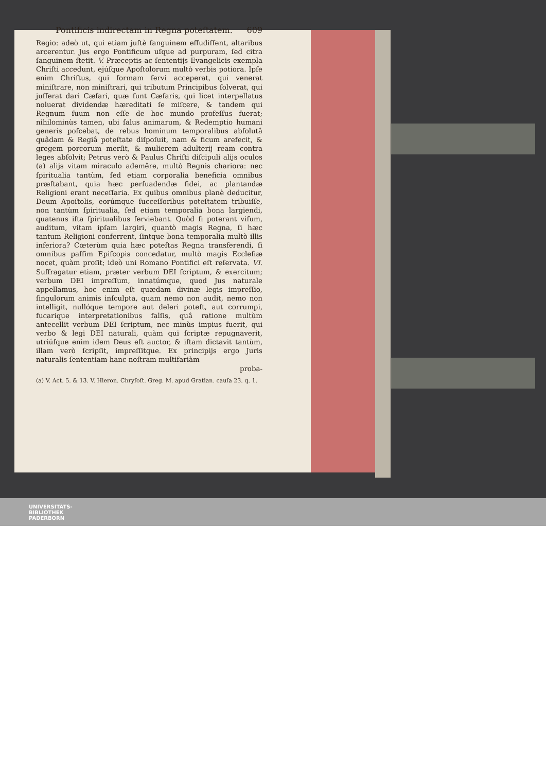Pontificis indirectam in Regna poteſtatem. 609
Regio: adeò ut, qui etiam juſtè ſanguinem effudiſſent, altaribus arcerentur. Jus ergo Pontificum uſque ad purpuram, ſed citra ſanguinem ſtetit. V. Præceptis ac ſententijs Evangelicis exempla Chriſti accedunt, ejúſque Apoſtolorum multò verbis potiora. Ipſe enim Chriſtus, qui formam ſervi acceperat, qui venerat miniſtrare, non miniſtrari, qui tributum Principibus ſolverat, qui juſſerat dari Cæſari, quæ ſunt Cæſaris, qui licet interpellatus noluerat dividendæ hæreditati ſe miſcere, & tandem qui Regnum ſuum non eſſe de hoc mundo profeſſus fuerat; nihilominùs tamen, ubi ſalus animarum, & Redemptio humani generis poſcebat, de rebus hominum temporalibus abſolutâ quâdam & Regiâ poteſtate diſpoſuit, nam & ficum arefecit, & gregem porcorum merſit, & mulierem adulterij ream contra leges abſolvit; Petrus verò & Paulus Chriſti diſcipuli alijs oculos (a) alijs vitam miraculo ademêre, multò Regnis chariora: nec ſpiritualia tantùm, ſed etiam corporalia beneficia omnibus præſtabant, quia hæc perſuadendæ fidei, ac plantandæ Religioni erant neceſſaria. Ex quibus omnibus planè deducitur, Deum Apoſtolis, eorúmque ſucceſſoribus poteſtatem tribuiſſe, non tantùm ſpiritualia, ſed etiam temporalia bona largiendi, quatenus iſta ſpiritualibus ſerviebant. Quòd ſi poterant viſum, auditum, vitam ipſam largiri, quantò magis Regna, ſi hæc tantum Religioni conferrent, ſintque bona temporalia multò illis inferiora? Cœterùm quia hæc poteſtas Regna transferendi, ſi omnibus paſſim Epiſcopis concedatur, multò magis Eccleſiæ nocet, quàm proſit; ideò uni Romano Pontifici eſt reſervata. VI. Suffragatur etiam, præter verbum DEI ſcriptum, & exercitum; verbum DEI impreſſum, innatúmque, quod Jus naturale appellamus, hoc enim eſt quædam divinæ legis impreſſio, ſingulorum animis inſculpta, quam nemo non audit, nemo non intelligit, nullóque tempore aut deleri poteſt, aut corrumpi, fucarique interpretationibus falſis, quâ ratione multùm antecellit verbum DEI ſcriptum, nec minùs impius fuerit, qui verbo & legi DEI naturali, quàm qui ſcriptæ repugnaverit, utriúſque enim idem Deus eſt auctor, & iſtam dictavit tantùm, illam verò ſcripſit, impreſſitque. Ex principijs ergo Juris naturalis ſententiam hanc noſtram multifariàm
proba-
(a) V. Act. 5. & 13. V. Hieron. Chryſoſt. Greg. M. apud Gratian. cauſa 23. q. 1.
UNIVERSITÄTS-
BIBLIOTHEK
PADERBORN